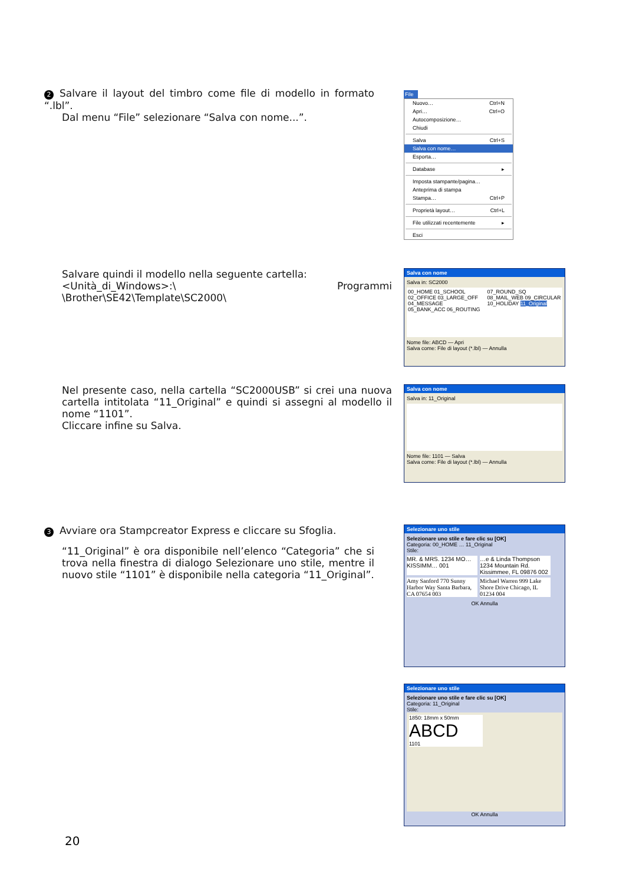2 Salvare il layout del timbro come file di modello in formato “.lbl”.
Dal menu “File” selezionare “Salva con nome...”.
File
Nuovo… Ctrl+N
Apri… Ctrl+O
Autocomposizione…
Chiudi
Salva Ctrl+S
Salva con nome…
Esporta…
Database ▸
Imposta stampante/pagina…
Anteprima di stampa
Stampa… Ctrl+P
Proprietà layout… Ctrl+L
File utilizzati recentemente ▸
Esci
Salvare quindi il modello nella seguente cartella:
<Unità_di_Windows>:\ Programmi \Brother\SE42\Template\SC2000\
Salva con nome
Salva in: SC2000
00_HOME 01_SCHOOL 02_OFFICE 03_LARGE_OFF 04_MESSAGE 05_BANK_ACC 06_ROUTING 07_ROUND_SQ 08_MAIL_WEB 09_CIRCULAR 10_HOLIDAY 11_Original
Nome file: ABCD — Apri
Salva come: File di layout (*.lbl) — Annulla
Nel presente caso, nella cartella “SC2000USB” si crei una nuova cartella intitolata “11_Original” e quindi si assegni al modello il nome “1101”.
Cliccare infine su Salva.
Salva con nome
Salva in: 11_Original
Nome file: 1101 — Salva
Salva come: File di layout (*.lbl) — Annulla
3 Avviare ora Stampcreator Express e cliccare su Sfoglia.
“11_Original” è ora disponibile nell’elenco “Categoria” che si trova nella finestra di dialogo Selezionare uno stile, mentre il nuovo stile “1101” è disponibile nella categoria “11_Original”.
Selezionare uno stile
Selezionare uno stile e fare clic su [OK]
Categoria: 00_HOME … 11_Original
Stile:
MR. & MRS. 1234 MO… KISSIMM… 001
…e & Linda Thompson 1234 Mountain Rd. Kissimmee, FL 09876 002
Amy Sanford 770 Sunny Harbor Way Santa Barbara, CA 07654 003
Michael Warren 999 Lake Shore Drive Chicago, IL 01234 004
OK Annulla
Selezionare uno stile
Selezionare uno stile e fare clic su [OK]
Categoria: 11_Original
Stile:
1850: 18mm x 50mm
ABCD
1101
OK Annulla
20